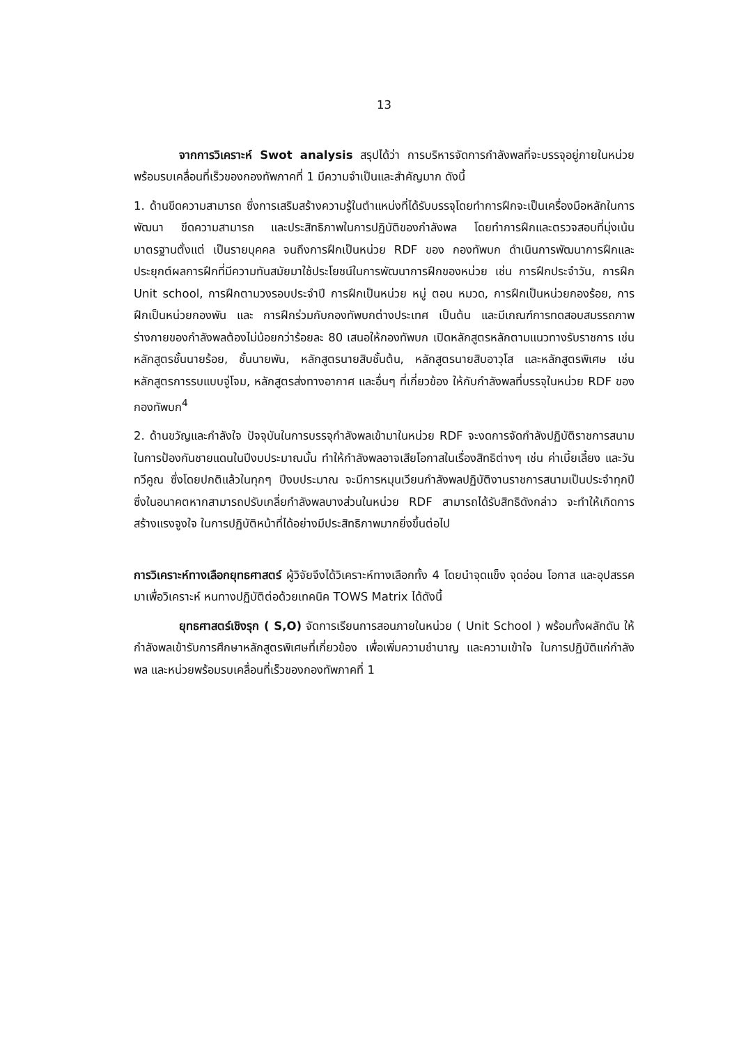13
จากการวิเคราะห์ Swot analysis สรุปได้ว่า การบริหารจัดการกำลังพลที่จะบรรจุอยู่ภายในหน่วยพร้อมรบเคลื่อนที่เร็วของกองทัพภาคที่ 1 มีความจำเป็นและสำคัญมาก ดังนี้
1. ด้านขีดความสามารถ ซึ่งการเสริมสร้างความรู้ในตำแหน่งที่ได้รับบรรจุโดยทำการฝึกจะเป็นเครื่องมือหลักในการพัฒนา ขีดความสามารถ และประสิทธิภาพในการปฏิบัติของกำลังพล โดยทำการฝึกและตรวจสอบที่มุ่งเน้นมาตรฐานตั้งแต่ เป็นรายบุคคล จนถึงการฝึกเป็นหน่วย RDF ของ กองทัพบก ดำเนินการพัฒนาการฝึกและประยุกต์ผลการฝึกที่มีความทันสมัยมาใช้ประโยชน์ในการพัฒนาการฝึกของหน่วย เช่น การฝึกประจำวัน, การฝึก Unit school, การฝึกตามวงรอบประจำปี การฝึกเป็นหน่วย หมู่ ตอน หมวด, การฝึกเป็นหน่วยกองร้อย, การฝึกเป็นหน่วยกองพัน และ การฝึกร่วมกับกองทัพบกต่างประเทศ เป็นต้น และมีเกณฑ์การทดสอบสมรรถภาพร่างกายของกำลังพลต้องไม่น้อยกว่าร้อยละ 80 เสนอให้กองทัพบก เปิดหลักสูตรหลักตามแนวทางรับราชการ เช่น หลักสูตรชั้นนายร้อย, ชั้นนายพัน, หลักสูตรนายสิบชั้นต้น, หลักสูตรนายสิบอาวุโส และหลักสูตรพิเศษ เช่น หลักสูตรการรบแบบจู่โจม, หลักสูตรส่งทางอากาศ และอื่นๆ ที่เกี่ยวข้อง ให้กับกำลังพลที่บรรจุในหน่วย RDF ของ กองทัพบก<sup>4</sup>
2. ด้านขวัญและกำลังใจ ปัจจุบันในการบรรจุกำลังพลเข้ามาในหน่วย RDF จะงดการจัดกำลังปฏิบัติราชการสนาม ในการป้องกันชายแดนในปีงบประมาณนั้น ทำให้กำลังพลอาจเสียโอกาสในเรื่องสิทธิต่างๆ เช่น ค่าเบี้ยเลี้ยง และวันทวีคูณ ซึ่งโดยปกติแล้วในทุกๆ ปีงบประมาณ จะมีการหมุนเวียนกำลังพลปฏิบัติงานราชการสนามเป็นประจำทุกปี ซึ่งในอนาคตหากสามารถปรับเกลี่ยกำลังพลบางส่วนในหน่วย RDF สามารถได้รับสิทธิดังกล่าว จะทำให้เกิดการสร้างแรงจูงใจ ในการปฏิบัติหน้าที่ได้อย่างมีประสิทธิภาพมากยิ่งขึ้นต่อไป
การวิเคราะห์ทางเลือกยุทธศาสตร์ ผู้วิจัยจึงได้วิเคราะห์ทางเลือกทั้ง 4 โดยนำจุดแข็ง จุดอ่อน โอกาส และอุปสรรค มาเพื่อวิเคราะห์ หนทางปฏิบัติต่อด้วยเทคนิค TOWS Matrix ได้ดังนี้
ยุทธศาสตร์เชิงรุก ( S,O) จัดการเรียนการสอนภายในหน่วย ( Unit School ) พร้อมทั้งผลักดัน ให้กำลังพลเข้ารับการศึกษาหลักสูตรพิเศษที่เกี่ยวข้อง เพื่อเพิ่มความชำนาญ และความเข้าใจ ในการปฏิบัติแก่กำลังพล และหน่วยพร้อมรบเคลื่อนที่เร็วของกองทัพภาคที่ 1